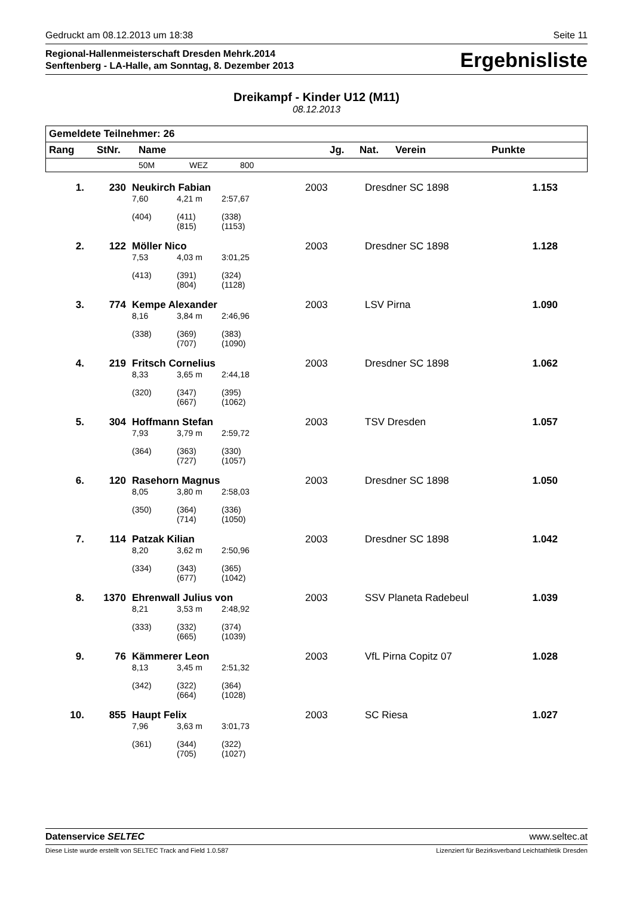Gedruckt am 08.12.2013 um 18:38 Seite 11
Regional-Hallenmeisterschaft Dresden Mehrk.2014
Senftenberg - LA-Halle, am Sonntag, 8. Dezember 2013
Ergebnisliste
Dreikampf - Kinder U12 (M11)
08.12.2013
| Gemeldete Teilnehmer: 26 | | | | | | | | |
| --- | --- | --- | --- | --- | --- | --- | --- | --- |
| Rang | StNr. | Name | | | Jg. | Nat. | Verein | Punkte |
| | | 50M | WEZ | 800 | | | | |
| 1. | 230 | Neukirch Fabian | | | 2003 | | Dresdner SC 1898 | 1.153 |
| | | 7,60 | 4,21 m | 2:57,67 | | | | |
| | | (404) | (411) (815) | (338) (1153) | | | | |
| 2. | 122 | Möller Nico | | | 2003 | | Dresdner SC 1898 | 1.128 |
| | | 7,53 | 4,03 m | 3:01,25 | | | | |
| | | (413) | (391) (804) | (324) (1128) | | | | |
| 3. | 774 | Kempe Alexander | | | 2003 | | LSV Pirna | 1.090 |
| | | 8,16 | 3,84 m | 2:46,96 | | | | |
| | | (338) | (369) (707) | (383) (1090) | | | | |
| 4. | 219 | Fritsch Cornelius | | | 2003 | | Dresdner SC 1898 | 1.062 |
| | | 8,33 | 3,65 m | 2:44,18 | | | | |
| | | (320) | (347) (667) | (395) (1062) | | | | |
| 5. | 304 | Hoffmann Stefan | | | 2003 | | TSV Dresden | 1.057 |
| | | 7,93 | 3,79 m | 2:59,72 | | | | |
| | | (364) | (363) (727) | (330) (1057) | | | | |
| 6. | 120 | Rasehorn Magnus | | | 2003 | | Dresdner SC 1898 | 1.050 |
| | | 8,05 | 3,80 m | 2:58,03 | | | | |
| | | (350) | (364) (714) | (336) (1050) | | | | |
| 7. | 114 | Patzak Kilian | | | 2003 | | Dresdner SC 1898 | 1.042 |
| | | 8,20 | 3,62 m | 2:50,96 | | | | |
| | | (334) | (343) (677) | (365) (1042) | | | | |
| 8. | 1370 | Ehrenwall Julius von | | | 2003 | | SSV Planeta Radebeul | 1.039 |
| | | 8,21 | 3,53 m | 2:48,92 | | | | |
| | | (333) | (332) (665) | (374) (1039) | | | | |
| 9. | 76 | Kämmerer Leon | | | 2003 | | VfL Pirna Copitz 07 | 1.028 |
| | | 8,13 | 3,45 m | 2:51,32 | | | | |
| | | (342) | (322) (664) | (364) (1028) | | | | |
| 10. | 855 | Haupt Felix | | | 2003 | | SC Riesa | 1.027 |
| | | 7,96 | 3,63 m | 3:01,73 | | | | |
| | | (361) | (344) (705) | (322) (1027) | | | | |
Datenservice SELTEC www.seltec.at
Diese Liste wurde erstellt von SELTEC Track and Field 1.0.587 Lizenziert für Bezirksverband Leichtathletik Dresden